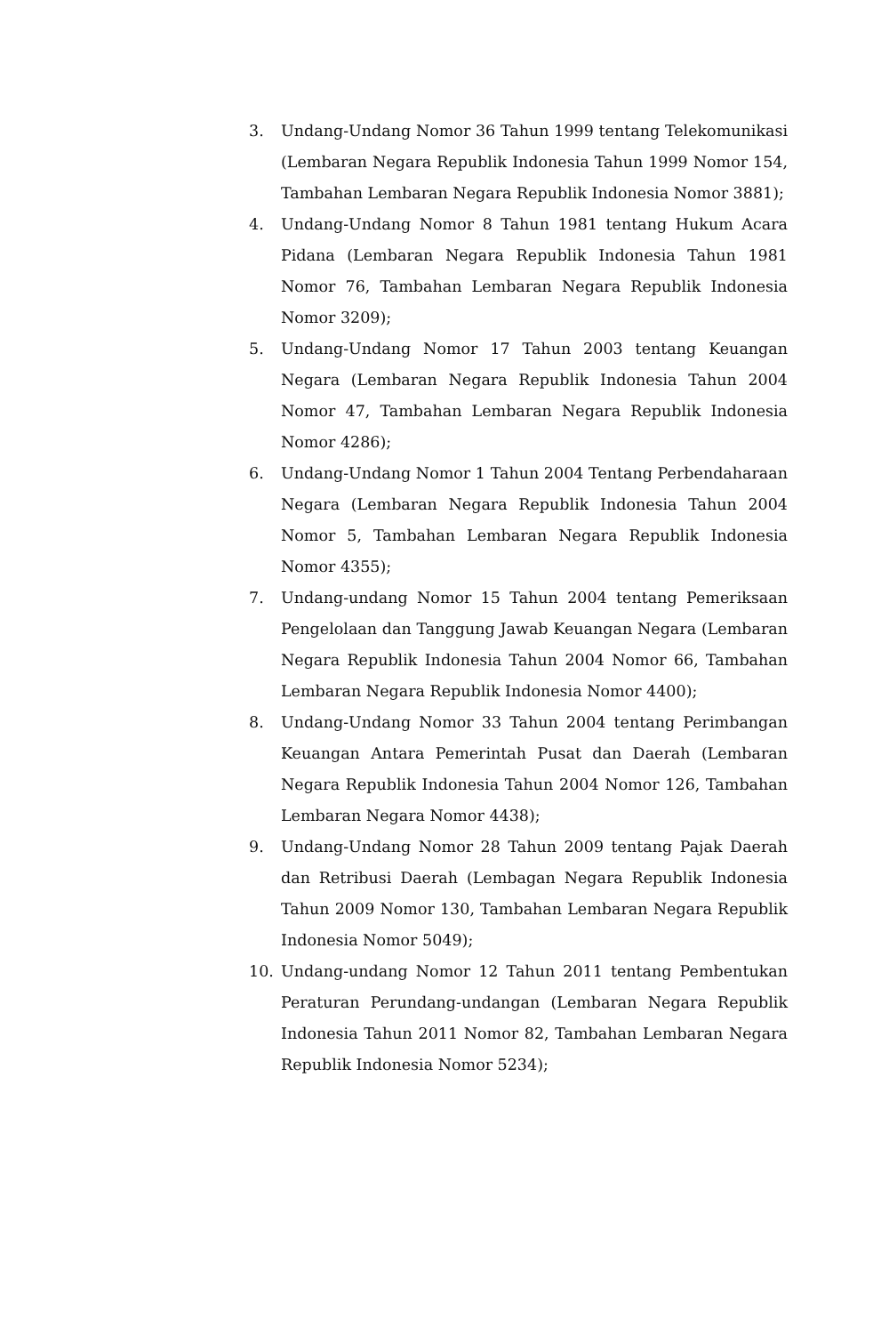3. Undang-Undang Nomor 36 Tahun 1999 tentang Telekomunikasi (Lembaran Negara Republik Indonesia Tahun 1999 Nomor 154, Tambahan Lembaran Negara Republik Indonesia Nomor 3881);
4. Undang-Undang Nomor 8 Tahun 1981 tentang Hukum Acara Pidana (Lembaran Negara Republik Indonesia Tahun 1981 Nomor 76, Tambahan Lembaran Negara Republik Indonesia Nomor 3209);
5. Undang-Undang Nomor 17 Tahun 2003 tentang Keuangan Negara (Lembaran Negara Republik Indonesia Tahun 2004 Nomor 47, Tambahan Lembaran Negara Republik Indonesia Nomor 4286);
6. Undang-Undang Nomor 1 Tahun 2004 Tentang Perbendaharaan Negara (Lembaran Negara Republik Indonesia Tahun 2004 Nomor 5, Tambahan Lembaran Negara Republik Indonesia Nomor 4355);
7. Undang-undang Nomor 15 Tahun 2004 tentang Pemeriksaan Pengelolaan dan Tanggung Jawab Keuangan Negara (Lembaran Negara Republik Indonesia Tahun 2004 Nomor 66, Tambahan Lembaran Negara Republik Indonesia Nomor 4400);
8. Undang-Undang Nomor 33 Tahun 2004 tentang Perimbangan Keuangan Antara Pemerintah Pusat dan Daerah (Lembaran Negara Republik Indonesia Tahun 2004 Nomor 126, Tambahan Lembaran Negara Nomor 4438);
9. Undang-Undang Nomor 28 Tahun 2009 tentang Pajak Daerah dan Retribusi Daerah (Lembagan Negara Republik Indonesia Tahun 2009 Nomor 130, Tambahan Lembaran Negara Republik Indonesia Nomor 5049);
10. Undang-undang Nomor 12 Tahun 2011 tentang Pembentukan Peraturan Perundang-undangan (Lembaran Negara Republik Indonesia Tahun 2011 Nomor 82, Tambahan Lembaran Negara Republik Indonesia Nomor 5234);